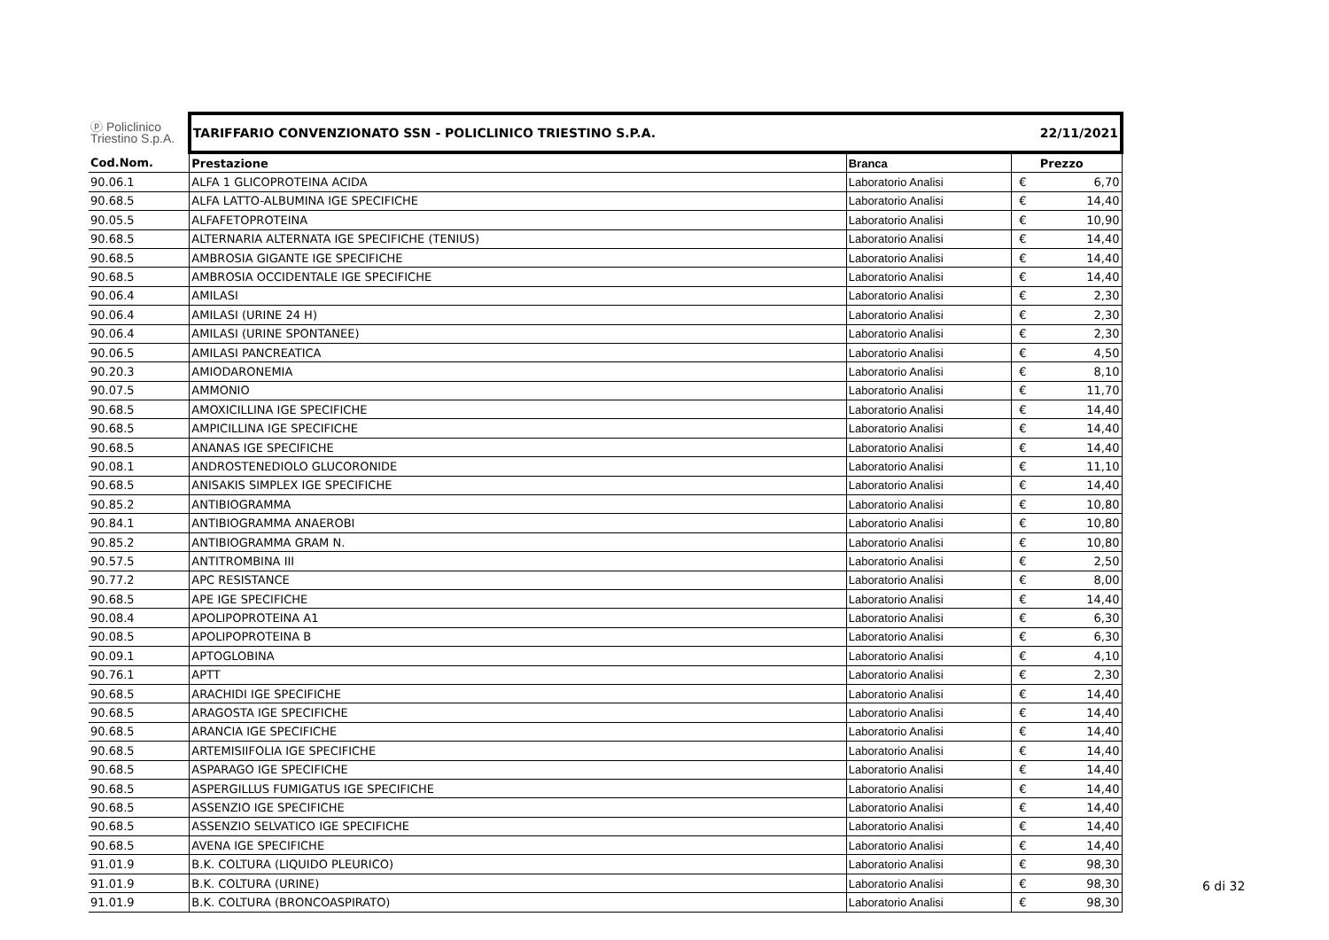| ⓟ Policlinico Triestino S.p.A. | TARIFFARIO CONVENZIONATO SSN - POLICLINICO TRIESTINO S.P.A. | | | 22/11/2021 |
| Cod.Nom. | Prestazione | Branca | | Prezzo |
| 90.06.1 | ALFA 1 GLICOPROTEINA ACIDA | Laboratorio Analisi | € | 6,70 |
| 90.68.5 | ALFA LATTO-ALBUMINA IGE SPECIFICHE | Laboratorio Analisi | € | 14,40 |
| 90.05.5 | ALFAFETOPROTEINA | Laboratorio Analisi | € | 10,90 |
| 90.68.5 | ALTERNARIA ALTERNATA IGE SPECIFICHE (TENIUS) | Laboratorio Analisi | € | 14,40 |
| 90.68.5 | AMBROSIA GIGANTE IGE SPECIFICHE | Laboratorio Analisi | € | 14,40 |
| 90.68.5 | AMBROSIA OCCIDENTALE IGE SPECIFICHE | Laboratorio Analisi | € | 14,40 |
| 90.06.4 | AMILASI | Laboratorio Analisi | € | 2,30 |
| 90.06.4 | AMILASI (URINE 24 H) | Laboratorio Analisi | € | 2,30 |
| 90.06.4 | AMILASI (URINE SPONTANEE) | Laboratorio Analisi | € | 2,30 |
| 90.06.5 | AMILASI PANCREATICA | Laboratorio Analisi | € | 4,50 |
| 90.20.3 | AMIODARONEMIA | Laboratorio Analisi | € | 8,10 |
| 90.07.5 | AMMONIO | Laboratorio Analisi | € | 11,70 |
| 90.68.5 | AMOXICILLINA IGE SPECIFICHE | Laboratorio Analisi | € | 14,40 |
| 90.68.5 | AMPICILLINA IGE SPECIFICHE | Laboratorio Analisi | € | 14,40 |
| 90.68.5 | ANANAS IGE SPECIFICHE | Laboratorio Analisi | € | 14,40 |
| 90.08.1 | ANDROSTENEDIOLO GLUCORONIDE | Laboratorio Analisi | € | 11,10 |
| 90.68.5 | ANISAKIS SIMPLEX IGE SPECIFICHE | Laboratorio Analisi | € | 14,40 |
| 90.85.2 | ANTIBIOGRAMMA | Laboratorio Analisi | € | 10,80 |
| 90.84.1 | ANTIBIOGRAMMA ANAEROBI | Laboratorio Analisi | € | 10,80 |
| 90.85.2 | ANTIBIOGRAMMA GRAM N. | Laboratorio Analisi | € | 10,80 |
| 90.57.5 | ANTITROMBINA III | Laboratorio Analisi | € | 2,50 |
| 90.77.2 | APC RESISTANCE | Laboratorio Analisi | € | 8,00 |
| 90.68.5 | APE IGE SPECIFICHE | Laboratorio Analisi | € | 14,40 |
| 90.08.4 | APOLIPOPROTEINA A1 | Laboratorio Analisi | € | 6,30 |
| 90.08.5 | APOLIPOPROTEINA B | Laboratorio Analisi | € | 6,30 |
| 90.09.1 | APTOGLOBINA | Laboratorio Analisi | € | 4,10 |
| 90.76.1 | APTT | Laboratorio Analisi | € | 2,30 |
| 90.68.5 | ARACHIDI IGE SPECIFICHE | Laboratorio Analisi | € | 14,40 |
| 90.68.5 | ARAGOSTA IGE SPECIFICHE | Laboratorio Analisi | € | 14,40 |
| 90.68.5 | ARANCIA IGE SPECIFICHE | Laboratorio Analisi | € | 14,40 |
| 90.68.5 | ARTEMISIIFOLIA IGE SPECIFICHE | Laboratorio Analisi | € | 14,40 |
| 90.68.5 | ASPARAGO IGE SPECIFICHE | Laboratorio Analisi | € | 14,40 |
| 90.68.5 | ASPERGILLUS FUMIGATUS IGE SPECIFICHE | Laboratorio Analisi | € | 14,40 |
| 90.68.5 | ASSENZIO IGE SPECIFICHE | Laboratorio Analisi | € | 14,40 |
| 90.68.5 | ASSENZIO SELVATICO IGE SPECIFICHE | Laboratorio Analisi | € | 14,40 |
| 90.68.5 | AVENA IGE SPECIFICHE | Laboratorio Analisi | € | 14,40 |
| 91.01.9 | B.K. COLTURA (LIQUIDO PLEURICO) | Laboratorio Analisi | € | 98,30 |
| 91.01.9 | B.K. COLTURA (URINE) | Laboratorio Analisi | € | 98,30 |
| 91.01.9 | B.K. COLTURA (BRONCOASPIRATO) | Laboratorio Analisi | € | 98,30 |
6 di 32